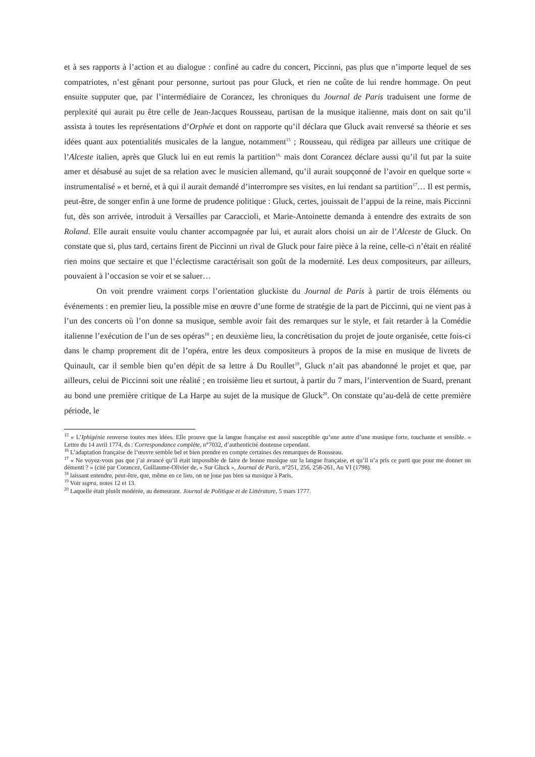et à ses rapports à l’action et au dialogue : confiné au cadre du concert, Piccinni, pas plus que n’importe lequel de ses compatriotes, n’est gênant pour personne, surtout pas pour Gluck, et rien ne coûte de lui rendre hommage. On peut ensuite supputer que, par l’intermédiaire de Corancez, les chroniques du Journal de Paris traduisent une forme de perplexité qui aurait pu être celle de Jean-Jacques Rousseau, partisan de la musique italienne, mais dont on sait qu’il assista à toutes les représentations d’Orphée et dont on rapporte qu’il déclara que Gluck avait renversé sa théorie et ses idées quant aux potentialités musicales de la langue, notamment<sup>15</sup> ; Rousseau, qui rédigea par ailleurs une critique de l’Alceste italien, après que Gluck lui en eut remis la partition<sup>16,</sup> mais dont Corancez déclare aussi qu’il fut par la suite amer et désabusé au sujet de sa relation avec le musicien allemand, qu’il aurait soupçonné de l’avoir en quelque sorte « instrumentalisé » et berné, et à qui il aurait demandé d’interrompre ses visites, en lui rendant sa partition<sup>17</sup>… Il est permis, peut-être, de songer enfin à une forme de prudence politique : Gluck, certes, jouissait de l’appui de la reine, mais Piccinni fut, dès son arrivée, introduit à Versailles par Caraccioli, et Marie-Antoinette demanda à entendre des extraits de son Roland. Elle aurait ensuite voulu chanter accompagnée par lui, et aurait alors choisi un air de l’Alceste de Gluck. On constate que si, plus tard, certains firent de Piccinni un rival de Gluck pour faire pièce à la reine, celle-ci n’était en réalité rien moins que sectaire et que l’éclectisme caractérisait son goût de la modernité. Les deux compositeurs, par ailleurs, pouvaient à l’occasion se voir et se saluer…
On voit prendre vraiment corps l’orientation gluckiste du Journal de Paris à partir de trois éléments ou événements : en premier lieu, la possible mise en œuvre d’une forme de stratégie de la part de Piccinni, qui ne vient pas à l’un des concerts où l’on donne sa musique, semble avoir fait des remarques sur le style, et fait retarder à la Comédie italienne l’exécution de l’un de ses opéras<sup>18</sup> ; en deuxième lieu, la concrétisation du projet de joute organisée, cette fois-ci dans le champ proprement dit de l’opéra, entre les deux compositeurs à propos de la mise en musique de livrets de Quinault, car il semble bien qu’en dépit de sa lettre à Du Roullet<sup>19</sup>, Gluck n’ait pas abandonné le projet et que, par ailleurs, celui de Piccinni soit une réalité ; en troisième lieu et surtout, à partir du 7 mars, l’intervention de Suard, prenant au bond une première critique de La Harpe au sujet de la musique de Gluck<sup>20</sup>. On constate qu’au-delà de cette première période, le
<sup>15</sup> « L’Iphigénie renverse toutes mes idées. Elle prouve que la langue française est aussi susceptible qu’une autre d’une musique forte, touchante et sensible. » Lettre du 14 avril 1774, ds : Correspondance complète, n°7032, d’authenticité douteuse cependant.
<sup>16</sup> L’adaptation française de l’œuvre semble bel et bien prendre en compte certaines des remarques de Rousseau.
<sup>17</sup> « Ne voyez-vous pas que j’ai avancé qu’il était impossible de faire de bonne musique sur la langue française, et qu’il n’a pris ce parti que pour me donner un démenti ? » (cité par Corancez, Guillaume-Olivier de, « Sur Gluck », Journal de Paris, n°251, 256, 258-261, An VI (1798).
<sup>18</sup> laissant entendre, peut-être, que, même en ce lieu, on ne joue pas bien sa musique à Paris.
<sup>19</sup> Voir supra, notes 12 et 13.
<sup>20</sup> Laquelle était plutôt modérée, au demeurant. Journal de Politique et de Littérature, 5 mars 1777.